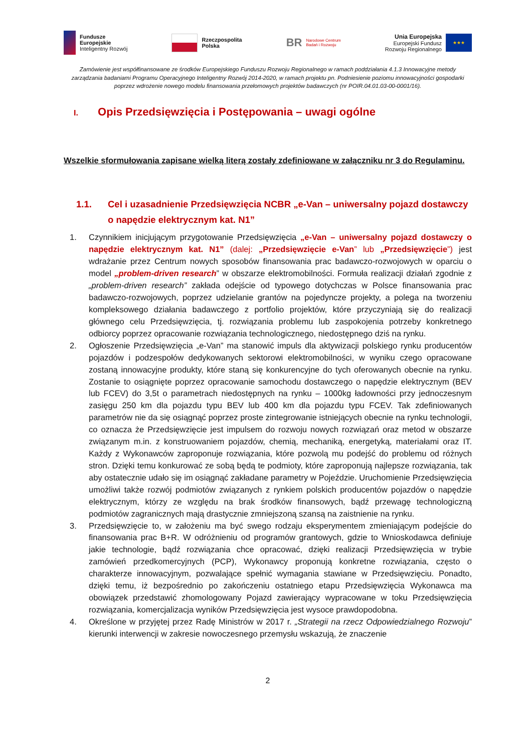Fundusze
Europejskie
Inteligentny Rozwój
Rzeczpospolita
Polska
BR
Narodowe Centrum
Badań i Rozwoju
Unia Europejska
Europejski Fundusz
Rozwoju Regionalnego
★★★
Zamówienie jest współfinansowane ze środków Europejskiego Funduszu Rozwoju Regionalnego w ramach poddziałania 4.1.3 Innowacyjne metody zarządzania badaniami Programu Operacyjnego Inteligentny Rozwój 2014-2020, w ramach projektu pn. Podniesienie poziomu innowacyjności gospodarki poprzez wdrożenie nowego modelu finansowania przełomowych projektów badawczych (nr POIR.04.01.03-00-0001/16).
I. Opis Przedsięwzięcia i Postępowania – uwagi ogólne
Wszelkie sformułowania zapisane wielką literą zostały zdefiniowane w załączniku nr 3 do Regulaminu.
1.1. Cel i uzasadnienie Przedsięwzięcia NCBR „e-Van – uniwersalny pojazd dostawczy o napędzie elektrycznym kat. N1”
1. Czynnikiem inicjującym przygotowanie Przedsięwzięcia „e-Van – uniwersalny pojazd dostawczy o napędzie elektrycznym kat. N1” (dalej: „Przedsięwzięcie e-Van” lub „Przedsięwzięcie”) jest wdrażanie przez Centrum nowych sposobów finansowania prac badawczo-rozwojowych w oparciu o model „problem-driven research” w obszarze elektromobilności. Formuła realizacji działań zgodnie z „problem-driven research” zakłada odejście od typowego dotychczas w Polsce finansowania prac badawczo-rozwojowych, poprzez udzielanie grantów na pojedyncze projekty, a polega na tworzeniu kompleksowego działania badawczego z portfolio projektów, które przyczyniają się do realizacji głównego celu Przedsięwzięcia, tj. rozwiązania problemu lub zaspokojenia potrzeby konkretnego odbiorcy poprzez opracowanie rozwiązania technologicznego, niedostępnego dziś na rynku.
2. Ogłoszenie Przedsięwzięcia „e-Van” ma stanowić impuls dla aktywizacji polskiego rynku producentów pojazdów i podzespołów dedykowanych sektorowi elektromobilności, w wyniku czego opracowane zostaną innowacyjne produkty, które staną się konkurencyjne do tych oferowanych obecnie na rynku. Zostanie to osiągnięte poprzez opracowanie samochodu dostawczego o napędzie elektrycznym (BEV lub FCEV) do 3,5t o parametrach niedostępnych na rynku – 1000kg ładowności przy jednoczesnym zasięgu 250 km dla pojazdu typu BEV lub 400 km dla pojazdu typu FCEV. Tak zdefiniowanych parametrów nie da się osiągnąć poprzez proste zintegrowanie istniejących obecnie na rynku technologii, co oznacza że Przedsięwzięcie jest impulsem do rozwoju nowych rozwiązań oraz metod w obszarze związanym m.in. z konstruowaniem pojazdów, chemią, mechaniką, energetyką, materiałami oraz IT. Każdy z Wykonawców zaproponuje rozwiązania, które pozwolą mu podejść do problemu od różnych stron. Dzięki temu konkurować ze sobą będą te podmioty, które zaproponują najlepsze rozwiązania, tak aby ostatecznie udało się im osiągnąć zakładane parametry w Pojeździe. Uruchomienie Przedsięwzięcia umożliwi także rozwój podmiotów związanych z rynkiem polskich producentów pojazdów o napędzie elektrycznym, którzy ze względu na brak środków finansowych, bądź przewagę technologiczną podmiotów zagranicznych mają drastycznie zmniejszoną szansą na zaistnienie na rynku.
3. Przedsięwzięcie to, w założeniu ma być swego rodzaju eksperymentem zmieniającym podejście do finansowania prac B+R. W odróżnieniu od programów grantowych, gdzie to Wnioskodawca definiuje jakie technologie, bądź rozwiązania chce opracować, dzięki realizacji Przedsięwzięcia w trybie zamówień przedkomercyjnych (PCP), Wykonawcy proponują konkretne rozwiązania, często o charakterze innowacyjnym, pozwalające spełnić wymagania stawiane w Przedsięwzięciu. Ponadto, dzięki temu, iż bezpośrednio po zakończeniu ostatniego etapu Przedsięwzięcia Wykonawca ma obowiązek przedstawić zhomologowany Pojazd zawierający wypracowane w toku Przedsięwzięcia rozwiązania, komercjalizacja wyników Przedsięwzięcia jest wysoce prawdopodobna.
4. Określone w przyjętej przez Radę Ministrów w 2017 r. „Strategii na rzecz Odpowiedzialnego Rozwoju” kierunki interwencji w zakresie nowoczesnego przemysłu wskazują, że znaczenie
2